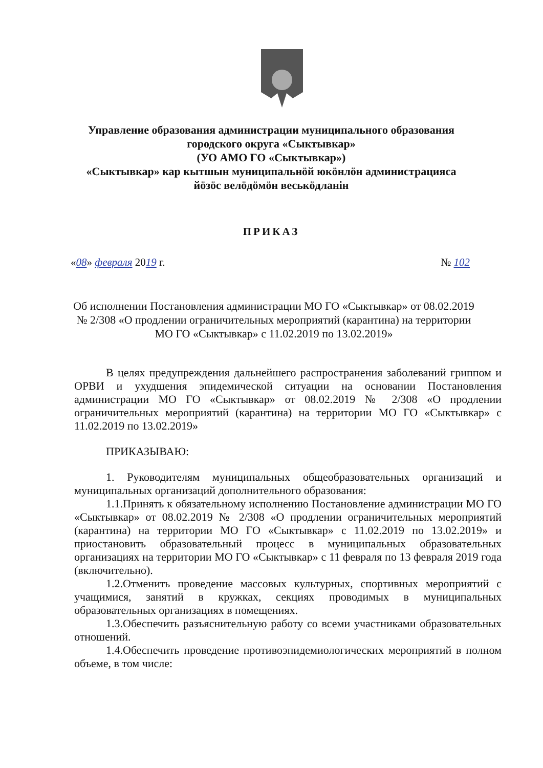Управление образования администрации муниципального образования городского округа «Сыктывкар»
(УО АМО ГО «Сыктывкар»)
«Сыктывкар» кар кытшын муниципальнӧй юкӧнлӧн администрацияса йӧзӧс велӧдӧмӧн веськӧдланiн
ПРИКАЗ
«08» февраля 2019 г. № 102
Об исполнении Постановления администрации МО ГО «Сыктывкар» от 08.02.2019 № 2/308 «О продлении ограничительных мероприятий (карантина) на территории МО ГО «Сыктывкар» с 11.02.2019 по 13.02.2019»
В целях предупреждения дальнейшего распространения заболеваний гриппом и ОРВИ и ухудшения эпидемической ситуации на основании Постановления администрации МО ГО «Сыктывкар» от 08.02.2019 № 2/308 «О продлении ограничительных мероприятий (карантина) на территории МО ГО «Сыктывкар» с 11.02.2019 по 13.02.2019»
ПРИКАЗЫВАЮ:
1. Руководителям муниципальных общеобразовательных организаций и муниципальных организаций дополнительного образования:
1.1.Принять к обязательному исполнению Постановление администрации МО ГО «Сыктывкар» от 08.02.2019 № 2/308 «О продлении ограничительных мероприятий (карантина) на территории МО ГО «Сыктывкар» с 11.02.2019 по 13.02.2019» и приостановить образовательный процесс в муниципальных образовательных организациях на территории МО ГО «Сыктывкар» с 11 февраля по 13 февраля 2019 года (включительно).
1.2.Отменить проведение массовых культурных, спортивных мероприятий с учащимися, занятий в кружках, секциях проводимых в муниципальных образовательных организациях в помещениях.
1.3.Обеспечить разъяснительную работу со всеми участниками образовательных отношений.
1.4.Обеспечить проведение противоэпидемиологических мероприятий в полном объеме, в том числе: